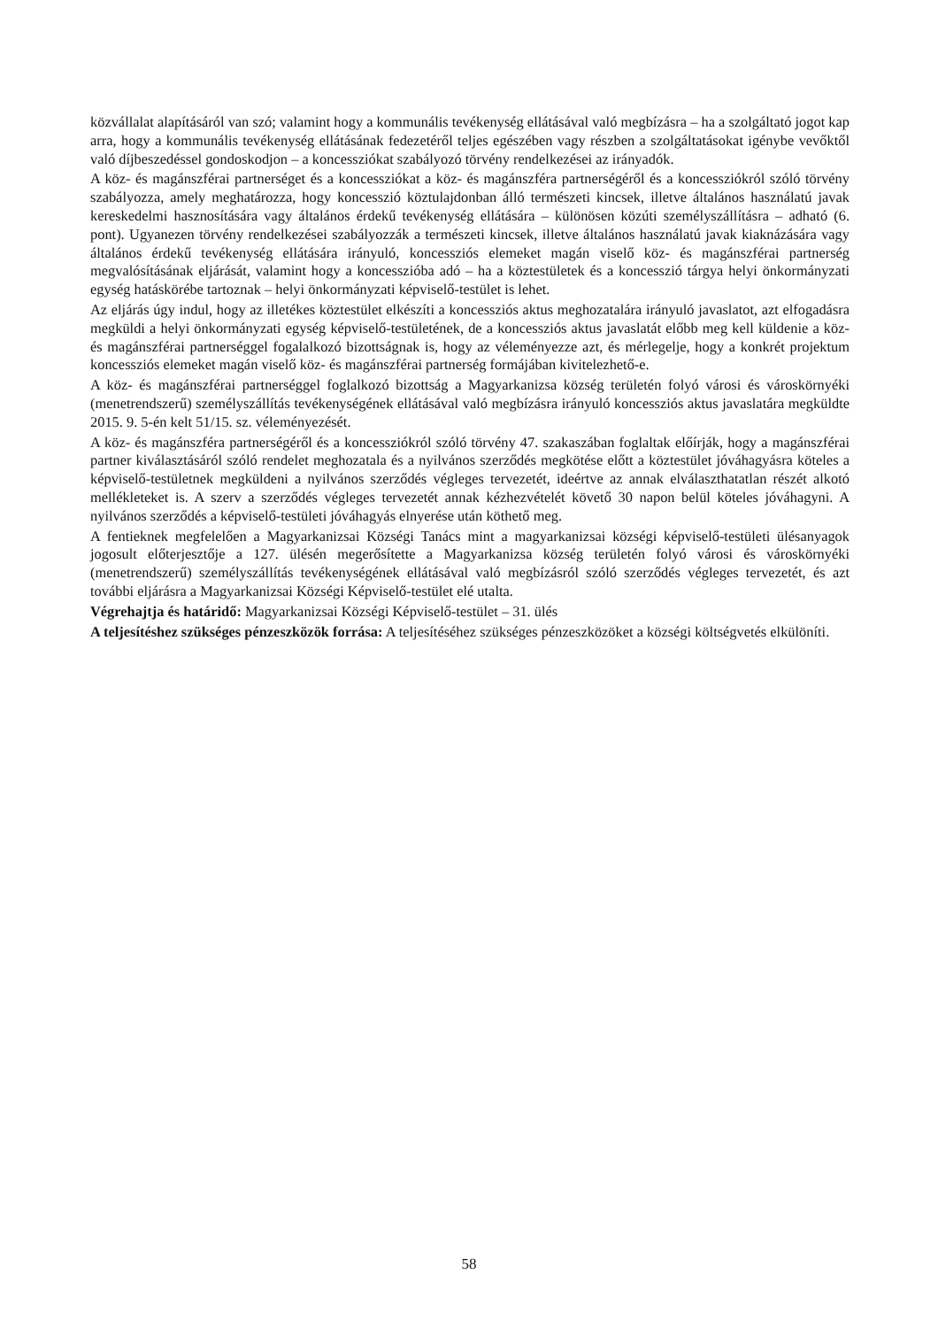közvállalat alapításáról van szó; valamint hogy a kommunális tevékenység ellátásával való megbízásra – ha a szolgáltató jogot kap arra, hogy a kommunális tevékenység ellátásának fedezetéről teljes egészében vagy részben a szolgáltatásokat igénybe vevőktől való díjbeszedéssel gondoskodjon – a koncessziókat szabályozó törvény rendelkezései az irányadók.
A köz- és magánszférai partnerséget és a koncessziókat a köz- és magánszféra partnerségéről és a koncessziókról szóló törvény szabályozza, amely meghatározza, hogy koncesszió köztulajdonban álló természeti kincsek, illetve általános használatú javak kereskedelmi hasznosítására vagy általános érdekű tevékenység ellátására – különösen közúti személyszállításra – adható (6. pont). Ugyanezen törvény rendelkezései szabályozzák a természeti kincsek, illetve általános használatú javak kiaknázására vagy általános érdekű tevékenység ellátására irányuló, koncessziós elemeket magán viselő köz- és magánszférai partnerség megvalósításának eljárását, valamint hogy a koncesszióba adó – ha a köztestületek és a koncesszió tárgya helyi önkormányzati egység hatáskörébe tartoznak – helyi önkormányzati képviselő-testület is lehet.
Az eljárás úgy indul, hogy az illetékes köztestület elkészíti a koncessziós aktus meghozatalára irányuló javaslatot, azt elfogadásra megküldi a helyi önkormányzati egység képviselő-testületének, de a koncessziós aktus javaslatát előbb meg kell küldenie a köz- és magánszférai partnerséggel fogalalkozó bizottságnak is, hogy az véleményezze azt, és mérlegelje, hogy a konkrét projektum koncessziós elemeket magán viselő köz- és magánszférai partnerség formájában kivitelezhető-e.
A köz- és magánszférai partnerséggel foglalkozó bizottság a Magyarkanizsa község területén folyó városi és városkörnyéki (menetrendszerű) személyszállítás tevékenységének ellátásával való megbízásra irányuló koncessziós aktus javaslatára megküldte 2015. 9. 5-én kelt 51/15. sz. véleményezését.
A köz- és magánszféra partnerségéről és a koncessziókról szóló törvény 47. szakaszában foglaltak előírják, hogy a magánszférai partner kiválasztásáról szóló rendelet meghozatala és a nyilvános szerződés megkötése előtt a köztestület jóváhagyásra köteles a képviselő-testületnek megküldeni a nyilvános szerződés végleges tervezetét, ideértve az annak elválaszthatatlan részét alkotó mellékleteket is. A szerv a szerződés végleges tervezetét annak kézhezvételét követő 30 napon belül köteles jóváhagyni. A nyilvános szerződés a képviselő-testületi jóváhagyás elnyerése után köthető meg.
A fentieknek megfelelően a Magyarkanizsai Községi Tanács mint a magyarkanizsai községi képviselő-testületi ülésanyagok jogosult előterjesztője a 127. ülésén megerősítette a Magyarkanizsa község területén folyó városi és városkörnyéki (menetrendszerű) személyszállítás tevékenységének ellátásával való megbízásról szóló szerződés végleges tervezetét, és azt további eljárásra a Magyarkanizsai Községi Képviselő-testület elé utalta.
Végrehajtja és határidő: Magyarkanizsai Községi Képviselő-testület – 31. ülés
A teljesítéshez szükséges pénzeszközök forrása: A teljesítéséhez szükséges pénzeszközöket a községi költségvetés elkülöníti.
58